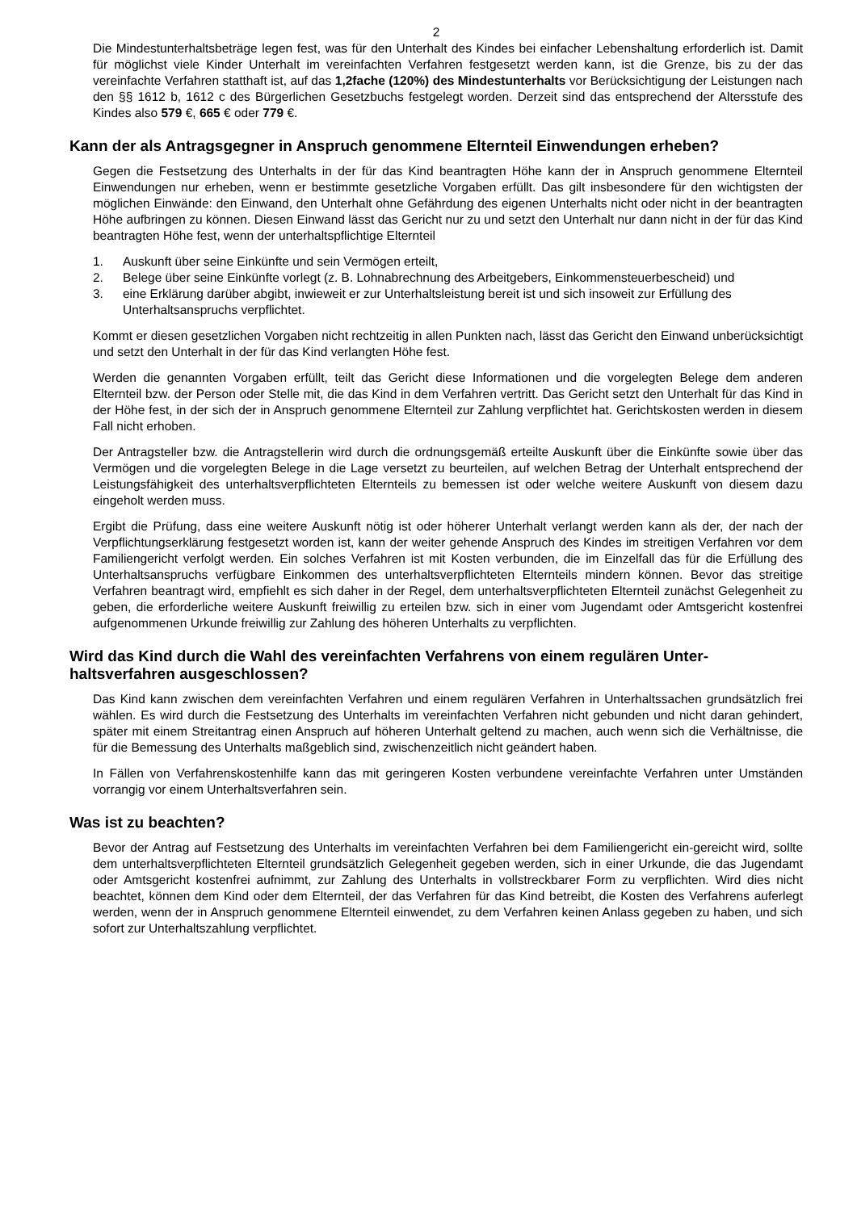2
Die Mindestunterhaltsbeträge legen fest, was für den Unterhalt des Kindes bei einfacher Lebenshaltung erforderlich ist. Damit für möglichst viele Kinder Unterhalt im vereinfachten Verfahren festgesetzt werden kann, ist die Grenze, bis zu der das vereinfachte Verfahren statthaft ist, auf das 1,2fache (120%) des Mindestunterhalts vor Berücksichtigung der Leistungen nach den §§ 1612 b, 1612 c des Bürgerlichen Gesetzbuchs festgelegt worden. Derzeit sind das entsprechend der Altersstufe des Kindes also 579 €, 665 € oder 779 €.
Kann der als Antragsgegner in Anspruch genommene Elternteil Einwendungen erheben?
Gegen die Festsetzung des Unterhalts in der für das Kind beantragten Höhe kann der in Anspruch genommene Elternteil Einwendungen nur erheben, wenn er bestimmte gesetzliche Vorgaben erfüllt. Das gilt insbesondere für den wichtigsten der möglichen Einwände: den Einwand, den Unterhalt ohne Gefährdung des eigenen Unterhalts nicht oder nicht in der beantragten Höhe aufbringen zu können. Diesen Einwand lässt das Gericht nur zu und setzt den Unterhalt nur dann nicht in der für das Kind beantragten Höhe fest, wenn der unterhaltspflichtige Elternteil
1. Auskunft über seine Einkünfte und sein Vermögen erteilt,
2. Belege über seine Einkünfte vorlegt (z. B. Lohnabrechnung des Arbeitgebers, Einkommensteuerbescheid) und
3. eine Erklärung darüber abgibt, inwieweit er zur Unterhaltsleistung bereit ist und sich insoweit zur Erfüllung des Unterhaltsanspruchs verpflichtet.
Kommt er diesen gesetzlichen Vorgaben nicht rechtzeitig in allen Punkten nach, lässt das Gericht den Einwand unberücksichtigt und setzt den Unterhalt in der für das Kind verlangten Höhe fest.
Werden die genannten Vorgaben erfüllt, teilt das Gericht diese Informationen und die vorgelegten Belege dem anderen Elternteil bzw. der Person oder Stelle mit, die das Kind in dem Verfahren vertritt. Das Gericht setzt den Unterhalt für das Kind in der Höhe fest, in der sich der in Anspruch genommene Elternteil zur Zahlung verpflichtet hat. Gerichtskosten werden in diesem Fall nicht erhoben.
Der Antragsteller bzw. die Antragstellerin wird durch die ordnungsgemäß erteilte Auskunft über die Einkünfte sowie über das Vermögen und die vorgelegten Belege in die Lage versetzt zu beurteilen, auf welchen Betrag der Unterhalt entsprechend der Leistungsfähigkeit des unterhaltsverpflichteten Elternteils zu bemessen ist oder welche weitere Auskunft von diesem dazu eingeholt werden muss.
Ergibt die Prüfung, dass eine weitere Auskunft nötig ist oder höherer Unterhalt verlangt werden kann als der, der nach der Verpflichtungserklärung festgesetzt worden ist, kann der weiter gehende Anspruch des Kindes im streitigen Verfahren vor dem Familiengericht verfolgt werden. Ein solches Verfahren ist mit Kosten verbunden, die im Einzelfall das für die Erfüllung des Unterhaltsanspruchs verfügbare Einkommen des unterhaltsverpflichteten Elternteils mindern können. Bevor das streitige Verfahren beantragt wird, empfiehlt es sich daher in der Regel, dem unterhaltsverpflichteten Elternteil zunächst Gelegenheit zu geben, die erforderliche weitere Auskunft freiwillig zu erteilen bzw. sich in einer vom Jugendamt oder Amtsgericht kostenfrei aufgenommenen Urkunde freiwillig zur Zahlung des höheren Unterhalts zu verpflichten.
Wird das Kind durch die Wahl des vereinfachten Verfahrens von einem regulären Unter-
haltsverfahren ausgeschlossen?
Das Kind kann zwischen dem vereinfachten Verfahren und einem regulären Verfahren in Unterhaltssachen grundsätzlich frei wählen. Es wird durch die Festsetzung des Unterhalts im vereinfachten Verfahren nicht gebunden und nicht daran gehindert, später mit einem Streitantrag einen Anspruch auf höheren Unterhalt geltend zu machen, auch wenn sich die Verhältnisse, die für die Bemessung des Unterhalts maßgeblich sind, zwischenzeitlich nicht geändert haben.
In Fällen von Verfahrenskostenhilfe kann das mit geringeren Kosten verbundene vereinfachte Verfahren unter Umständen vorrangig vor einem Unterhaltsverfahren sein.
Was ist zu beachten?
Bevor der Antrag auf Festsetzung des Unterhalts im vereinfachten Verfahren bei dem Familiengericht ein-gereicht wird, sollte dem unterhaltsverpflichteten Elternteil grundsätzlich Gelegenheit gegeben werden, sich in einer Urkunde, die das Jugendamt oder Amtsgericht kostenfrei aufnimmt, zur Zahlung des Unterhalts in vollstreckbarer Form zu verpflichten. Wird dies nicht beachtet, können dem Kind oder dem Elternteil, der das Verfahren für das Kind betreibt, die Kosten des Verfahrens auferlegt werden, wenn der in Anspruch genommene Elternteil einwendet, zu dem Verfahren keinen Anlass gegeben zu haben, und sich sofort zur Unterhaltszahlung verpflichtet.